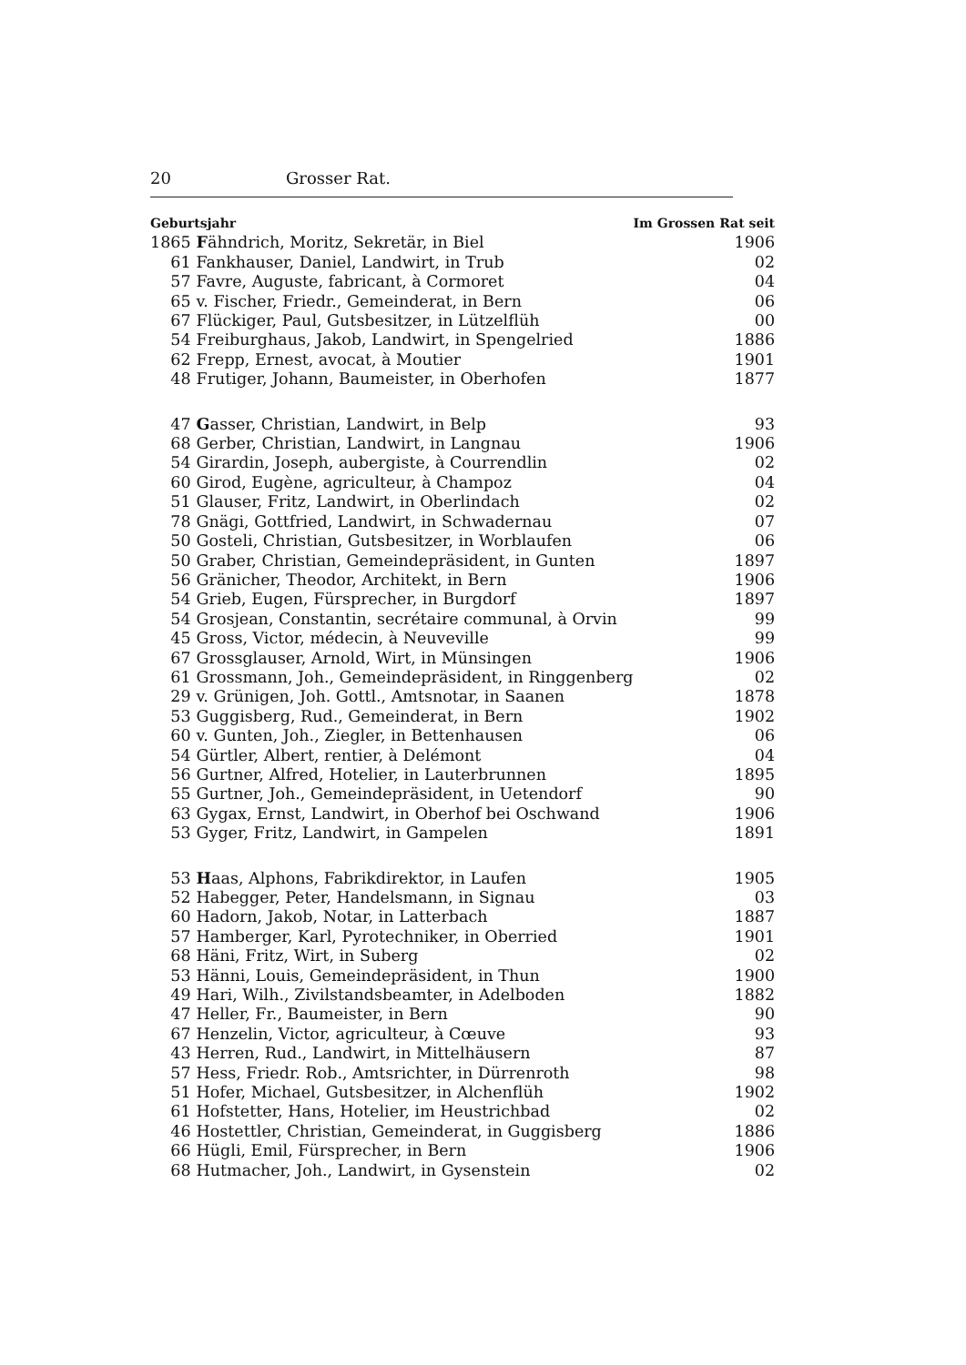20 Grosser Rat.
| Geburtsjahr | | Im Grossen Rat seit |
| --- | --- | --- |
| 1865 | F ähndrich, Moritz, Sekretär, in Biel | 1906 |
| 61 | Fankhauser, Daniel, Landwirt, in Trub | 02 |
| 57 | Favre, Auguste, fabricant, à Cormoret | 04 |
| 65 | v. Fischer, Friedr., Gemeinderat, in Bern | 06 |
| 67 | Flückiger, Paul, Gutsbesitzer, in Lützelflüh | 00 |
| 54 | Freiburghaus, Jakob, Landwirt, in Spengelried | 1886 |
| 62 | Frepp, Ernest, avocat, à Moutier | 1901 |
| 48 | Frutiger, Johann, Baumeister, in Oberhofen | 1877 |
| 47 | G asser, Christian, Landwirt, in Belp | 93 |
| 68 | Gerber, Christian, Landwirt, in Langnau | 1906 |
| 54 | Girardin, Joseph, aubergiste, à Courrendlin | 02 |
| 60 | Girod, Eugène, agriculteur, à Champoz | 04 |
| 51 | Glauser, Fritz, Landwirt, in Oberlindach | 02 |
| 78 | Gnägi, Gottfried, Landwirt, in Schwadernau | 07 |
| 50 | Gosteli, Christian, Gutsbesitzer, in Worblaufen | 06 |
| 50 | Graber, Christian, Gemeindepräsident, in Gunten | 1897 |
| 56 | Gränicher, Theodor, Architekt, in Bern | 1906 |
| 54 | Grieb, Eugen, Fürsprecher, in Burgdorf | 1897 |
| 54 | Grosjean, Constantin, secrétaire communal, à Orvin | 99 |
| 45 | Gross, Victor, médecin, à Neuveville | 99 |
| 67 | Grossglauser, Arnold, Wirt, in Münsingen | 1906 |
| 61 | Grossmann, Joh., Gemeindepräsident, in Ringgenberg | 02 |
| 29 | v. Grünigen, Joh. Gottl., Amtsnotar, in Saanen | 1878 |
| 53 | Guggisberg, Rud., Gemeinderat, in Bern | 1902 |
| 60 | v. Gunten, Joh., Ziegler, in Bettenhausen | 06 |
| 54 | Gürtler, Albert, rentier, à Delémont | 04 |
| 56 | Gurtner, Alfred, Hotelier, in Lauterbrunnen | 1895 |
| 55 | Gurtner, Joh., Gemeindepräsident, in Uetendorf | 90 |
| 63 | Gygax, Ernst, Landwirt, in Oberhof bei Oschwand | 1906 |
| 53 | Gyger, Fritz, Landwirt, in Gampelen | 1891 |
| 53 | H aas, Alphons, Fabrikdirektor, in Laufen | 1905 |
| 52 | Habegger, Peter, Handelsmann, in Signau | 03 |
| 60 | Hadorn, Jakob, Notar, in Latterbach | 1887 |
| 57 | Hamberger, Karl, Pyrotechniker, in Oberried | 1901 |
| 68 | Häni, Fritz, Wirt, in Suberg | 02 |
| 53 | Hänni, Louis, Gemeindepräsident, in Thun | 1900 |
| 49 | Hari, Wilh., Zivilstandsbeamter, in Adelboden | 1882 |
| 47 | Heller, Fr., Baumeister, in Bern | 90 |
| 67 | Henzelin, Victor, agriculteur, à Cœuve | 93 |
| 43 | Herren, Rud., Landwirt, in Mittelhäusern | 87 |
| 57 | Hess, Friedr. Rob., Amtsrichter, in Dürrenroth | 98 |
| 51 | Hofer, Michael, Gutsbesitzer, in Alchenflüh | 1902 |
| 61 | Hofstetter, Hans, Hotelier, im Heustrichbad | 02 |
| 46 | Hostettler, Christian, Gemeinderat, in Guggisberg | 1886 |
| 66 | Hügli, Emil, Fürsprecher, in Bern | 1906 |
| 68 | Hutmacher, Joh., Landwirt, in Gysenstein | 02 |